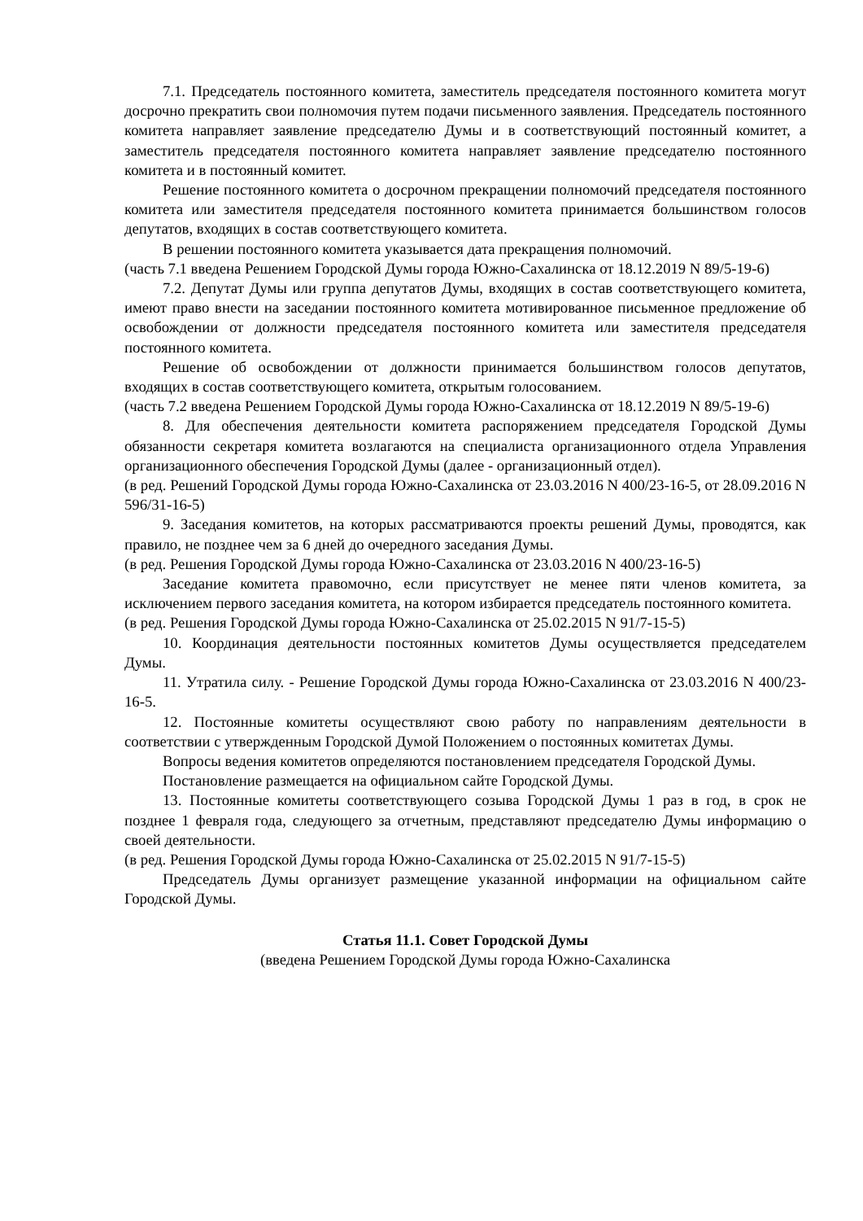7.1. Председатель постоянного комитета, заместитель председателя постоянного комитета могут досрочно прекратить свои полномочия путем подачи письменного заявления. Председатель постоянного комитета направляет заявление председателю Думы и в соответствующий постоянный комитет, а заместитель председателя постоянного комитета направляет заявление председателю постоянного комитета и в постоянный комитет.
Решение постоянного комитета о досрочном прекращении полномочий председателя постоянного комитета или заместителя председателя постоянного комитета принимается большинством голосов депутатов, входящих в состав соответствующего комитета.
В решении постоянного комитета указывается дата прекращения полномочий.
(часть 7.1 введена Решением Городской Думы города Южно-Сахалинска от 18.12.2019 N 89/5-19-6)
7.2. Депутат Думы или группа депутатов Думы, входящих в состав соответствующего комитета, имеют право внести на заседании постоянного комитета мотивированное письменное предложение об освобождении от должности председателя постоянного комитета или заместителя председателя постоянного комитета.
Решение об освобождении от должности принимается большинством голосов депутатов, входящих в состав соответствующего комитета, открытым голосованием.
(часть 7.2 введена Решением Городской Думы города Южно-Сахалинска от 18.12.2019 N 89/5-19-6)
8. Для обеспечения деятельности комитета распоряжением председателя Городской Думы обязанности секретаря комитета возлагаются на специалиста организационного отдела Управления организационного обеспечения Городской Думы (далее - организационный отдел).
(в ред. Решений Городской Думы города Южно-Сахалинска от 23.03.2016 N 400/23-16-5, от 28.09.2016 N 596/31-16-5)
9. Заседания комитетов, на которых рассматриваются проекты решений Думы, проводятся, как правило, не позднее чем за 6 дней до очередного заседания Думы.
(в ред. Решения Городской Думы города Южно-Сахалинска от 23.03.2016 N 400/23-16-5)
Заседание комитета правомочно, если присутствует не менее пяти членов комитета, за исключением первого заседания комитета, на котором избирается председатель постоянного комитета.
(в ред. Решения Городской Думы города Южно-Сахалинска от 25.02.2015 N 91/7-15-5)
10. Координация деятельности постоянных комитетов Думы осуществляется председателем Думы.
11. Утратила силу. - Решение Городской Думы города Южно-Сахалинска от 23.03.2016 N 400/23-16-5.
12. Постоянные комитеты осуществляют свою работу по направлениям деятельности в соответствии с утвержденным Городской Думой Положением о постоянных комитетах Думы.
Вопросы ведения комитетов определяются постановлением председателя Городской Думы.
Постановление размещается на официальном сайте Городской Думы.
13. Постоянные комитеты соответствующего созыва Городской Думы 1 раз в год, в срок не позднее 1 февраля года, следующего за отчетным, представляют председателю Думы информацию о своей деятельности.
(в ред. Решения Городской Думы города Южно-Сахалинска от 25.02.2015 N 91/7-15-5)
Председатель Думы организует размещение указанной информации на официальном сайте Городской Думы.
Статья 11.1. Совет Городской Думы
(введена Решением Городской Думы города Южно-Сахалинска